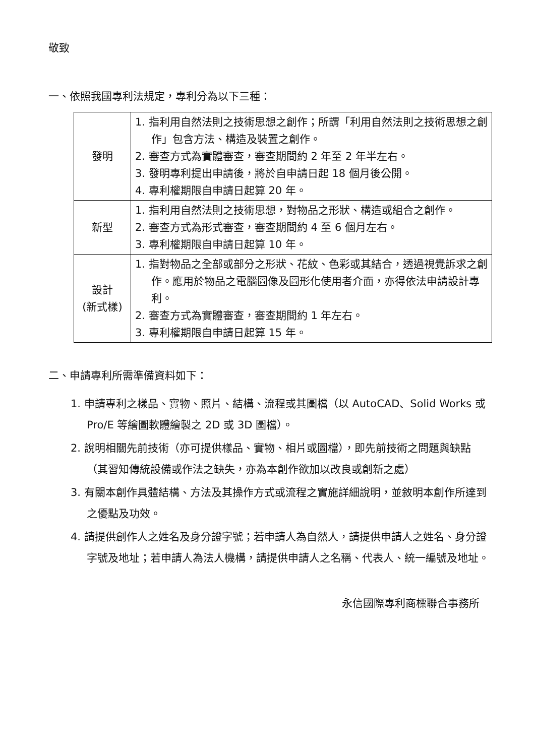敬致
一、依照我國專利法規定，專利分為以下三種：
| 發明 | 1. 指利用自然法則之技術思想之創作；所謂「利用自然法則之技術思想之創作」包含方法、構造及裝置之創作。 2. 審查方式為實體審查，審查期間約 2 年至 2 年半左右。 3. 發明專利提出申請後，將於自申請日起 18 個月後公開。 4. 專利權期限自申請日起算 20 年。 |
| 新型 | 1. 指利用自然法則之技術思想，對物品之形狀、構造或組合之創作。 2. 審查方式為形式審查，審查期間約 4 至 6 個月左右。 3. 專利權期限自申請日起算 10 年。 |
| 設計 (新式樣) | 1. 指對物品之全部或部分之形狀、花紋、色彩或其結合，透過視覺訴求之創作。應用於物品之電腦圖像及圖形化使用者介面，亦得依法申請設計專利。 2. 審查方式為實體審查，審查期間約 1 年左右。 3. 專利權期限自申請日起算 15 年。 |
二、申請專利所需準備資料如下：
1. 申請專利之樣品、實物、照片、結構、流程或其圖檔（以 AutoCAD、Solid Works 或 Pro/E 等繪圖軟體繪製之 2D 或 3D 圖檔）。
2. 說明相關先前技術（亦可提供樣品、實物、相片或圖檔），即先前技術之問題與缺點（其習知傳統設備或作法之缺失，亦為本創作欲加以改良或創新之處）
3. 有關本創作具體結構、方法及其操作方式或流程之實施詳細說明，並敘明本創作所達到之優點及功效。
4. 請提供創作人之姓名及身分證字號；若申請人為自然人，請提供申請人之姓名、身分證字號及地址；若申請人為法人機構，請提供申請人之名稱、代表人、統一編號及地址。
永信國際專利商標聯合事務所